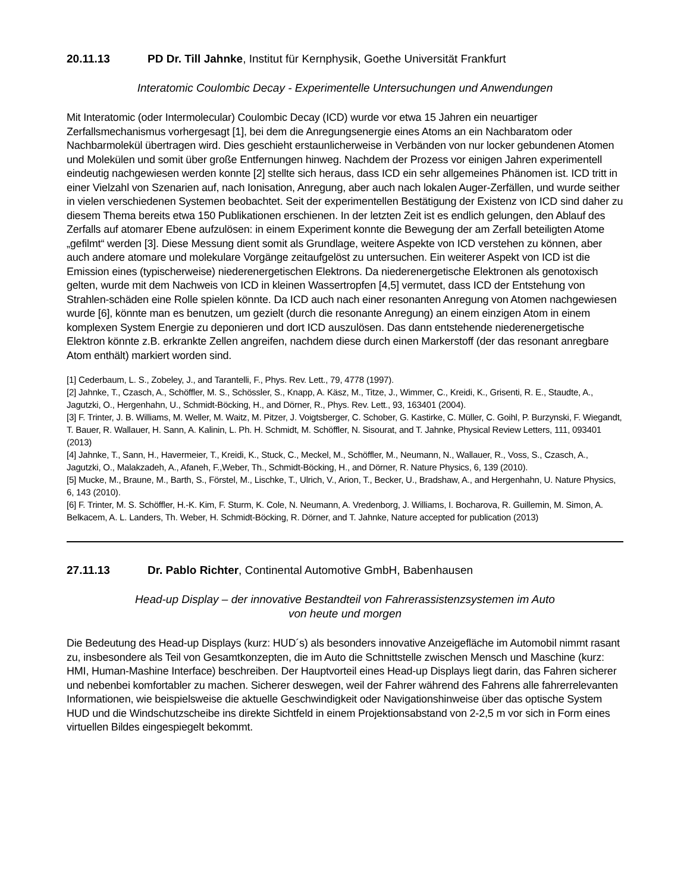20.11.13 PD Dr. Till Jahnke, Institut für Kernphysik, Goethe Universität Frankfurt
Interatomic Coulombic Decay - Experimentelle Untersuchungen und Anwendungen
Mit Interatomic (oder Intermolecular) Coulombic Decay (ICD) wurde vor etwa 15 Jahren ein neuartiger Zerfallsmechanismus vorhergesagt [1], bei dem die Anregungsenergie eines Atoms an ein Nachbaratom oder Nachbarmolekül übertragen wird. Dies geschieht erstaunlicherweise in Verbänden von nur locker gebundenen Atomen und Molekülen und somit über große Entfernungen hinweg. Nachdem der Prozess vor einigen Jahren experimentell eindeutig nachgewiesen werden konnte [2] stellte sich heraus, dass ICD ein sehr allgemeines Phänomen ist. ICD tritt in einer Vielzahl von Szenarien auf, nach Ionisation, Anregung, aber auch nach lokalen Auger-Zerfällen, und wurde seither in vielen verschiedenen Systemen beobachtet. Seit der experimentellen Bestätigung der Existenz von ICD sind daher zu diesem Thema bereits etwa 150 Publikationen erschienen. In der letzten Zeit ist es endlich gelungen, den Ablauf des Zerfalls auf atomarer Ebene aufzulösen: in einem Experiment konnte die Bewegung der am Zerfall beteiligten Atome „gefilmt“ werden [3]. Diese Messung dient somit als Grundlage, weitere Aspekte von ICD verstehen zu können, aber auch andere atomare und molekulare Vorgänge zeitaufgelöst zu untersuchen. Ein weiterer Aspekt von ICD ist die Emission eines (typischerweise) niederenergetischen Elektrons. Da niederenergetische Elektronen als genotoxisch gelten, wurde mit dem Nachweis von ICD in kleinen Wassertropfen [4,5] vermutet, dass ICD der Entstehung von Strahlen-schäden eine Rolle spielen könnte. Da ICD auch nach einer resonanten Anregung von Atomen nachgewiesen wurde [6], könnte man es benutzen, um gezielt (durch die resonante Anregung) an einem einzigen Atom in einem komplexen System Energie zu deponieren und dort ICD auszulösen. Das dann entstehende niederenergetische Elektron könnte z.B. erkrankte Zellen angreifen, nachdem diese durch einen Markerstoff (der das resonant anregbare Atom enthält) markiert worden sind.
[1] Cederbaum, L. S., Zobeley, J., and Tarantelli, F., Phys. Rev. Lett., 79, 4778 (1997).
[2] Jahnke, T., Czasch, A., Schöffler, M. S., Schössler, S., Knapp, A. Käsz, M., Titze, J., Wimmer, C., Kreidi, K., Grisenti, R. E., Staudte, A., Jagutzki, O., Hergenhahn, U., Schmidt-Böcking, H., and Dörner, R., Phys. Rev. Lett., 93, 163401 (2004).
[3] F. Trinter, J. B. Williams, M. Weller, M. Waitz, M. Pitzer, J. Voigtsberger, C. Schober, G. Kastirke, C. Müller, C. Goihl, P. Burzynski, F. Wiegandt, T. Bauer, R. Wallauer, H. Sann, A. Kalinin, L. Ph. H. Schmidt, M. Schöffler, N. Sisourat, and T. Jahnke, Physical Review Letters, 111, 093401 (2013)
[4] Jahnke, T., Sann, H., Havermeier, T., Kreidi, K., Stuck, C., Meckel, M., Schöffler, M., Neumann, N., Wallauer, R., Voss, S., Czasch, A., Jagutzki, O., Malakzadeh, A., Afaneh, F.,Weber, Th., Schmidt-Böcking, H., and Dörner, R. Nature Physics, 6, 139 (2010).
[5] Mucke, M., Braune, M., Barth, S., Förstel, M., Lischke, T., Ulrich, V., Arion, T., Becker, U., Bradshaw, A., and Hergenhahn, U. Nature Physics, 6, 143 (2010).
[6] F. Trinter, M. S. Schöffler, H.-K. Kim, F. Sturm, K. Cole, N. Neumann, A. Vredenborg, J. Williams, I. Bocharova, R. Guillemin, M. Simon, A. Belkacem, A. L. Landers, Th. Weber, H. Schmidt-Böcking, R. Dörner, and T. Jahnke, Nature accepted for publication (2013)
27.11.13 Dr. Pablo Richter, Continental Automotive GmbH, Babenhausen
Head-up Display – der innovative Bestandteil von Fahrerassistenzsystemen im Auto
von heute und morgen
Die Bedeutung des Head-up Displays (kurz: HUD´s) als besonders innovative Anzeigefläche im Automobil nimmt rasant zu, insbesondere als Teil von Gesamtkonzepten, die im Auto die Schnittstelle zwischen Mensch und Maschine (kurz: HMI, Human-Mashine Interface) beschreiben. Der Hauptvorteil eines Head-up Displays liegt darin, das Fahren sicherer und nebenbei komfortabler zu machen. Sicherer deswegen, weil der Fahrer während des Fahrens alle fahrerrelevanten Informationen, wie beispielsweise die aktuelle Geschwindigkeit oder Navigationshinweise über das optische System HUD und die Windschutzscheibe ins direkte Sichtfeld in einem Projektionsabstand von 2-2,5 m vor sich in Form eines virtuellen Bildes eingespiegelt bekommt.